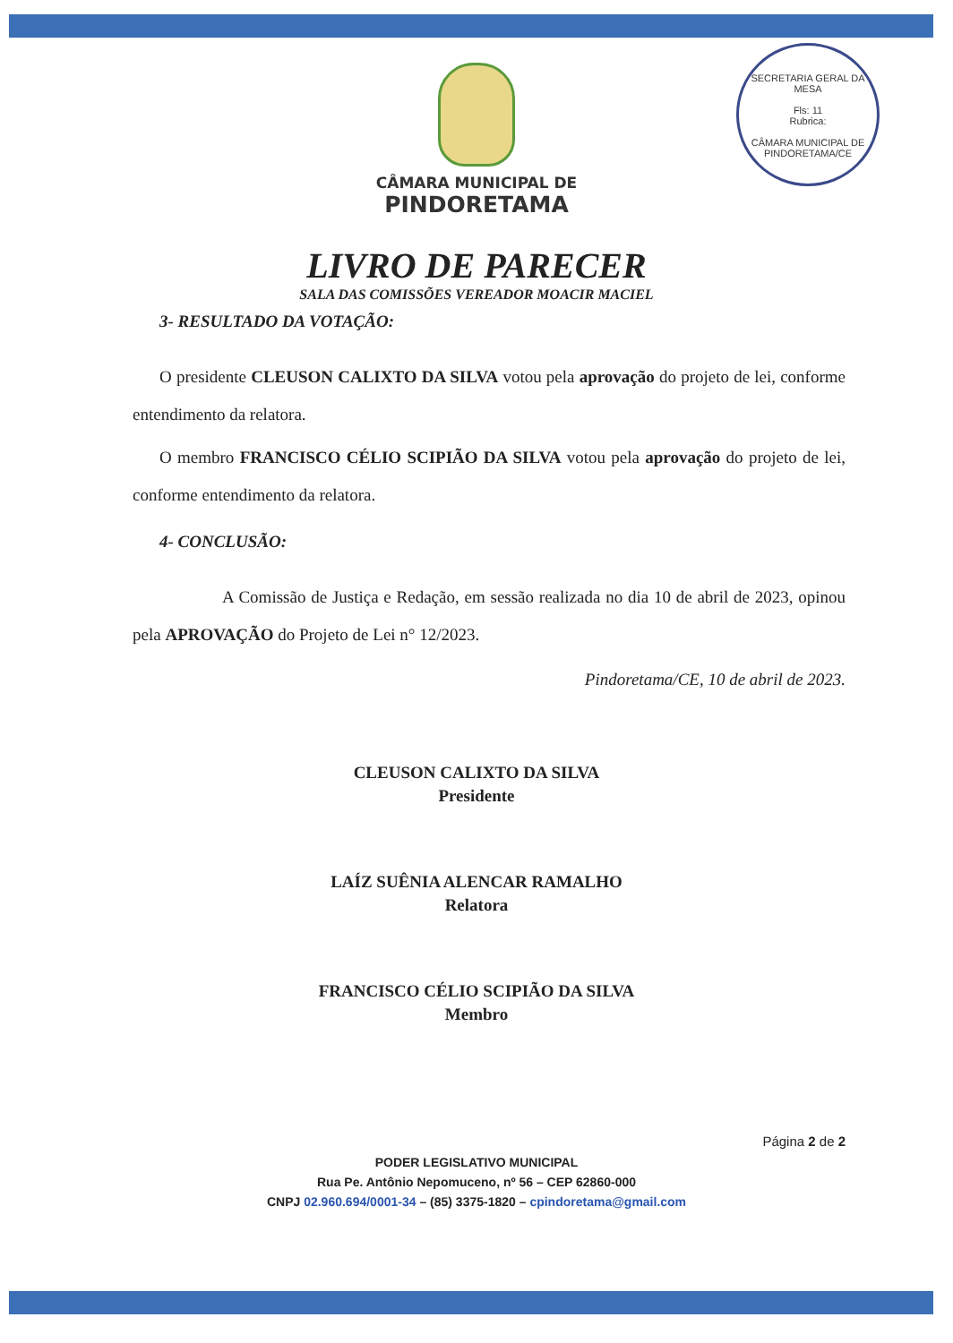SECRETARIA GERAL DA MESA
Fls: 11
Rubrica:
CÂMARA MUNICIPAL DE PINDORETAMA/CE
CÂMARA MUNICIPAL DE
PINDORETAMA
LIVRO DE PARECER
SALA DAS COMISSÕES VEREADOR MOACIR MACIEL
3- RESULTADO DA VOTAÇÃO:
O presidente CLEUSON CALIXTO DA SILVA votou pela aprovação do projeto de lei, conforme entendimento da relatora.
O membro FRANCISCO CÉLIO SCIPIÃO DA SILVA votou pela aprovação do projeto de lei, conforme entendimento da relatora.
4- CONCLUSÃO:
A Comissão de Justiça e Redação, em sessão realizada no dia 10 de abril de 2023, opinou pela APROVAÇÃO do Projeto de Lei n° 12/2023.
Pindoretama/CE, 10 de abril de 2023.
CLEUSON CALIXTO DA SILVA
Presidente
LAÍZ SUÊNIA ALENCAR RAMALHO
Relatora
FRANCISCO CÉLIO SCIPIÃO DA SILVA
Membro
Página 2 de 2
PODER LEGISLATIVO MUNICIPAL
Rua Pe. Antônio Nepomuceno, nº 56 – CEP 62860-000
CNPJ 02.960.694/0001-34 – (85) 3375-1820 – cpindoretama@gmail.com